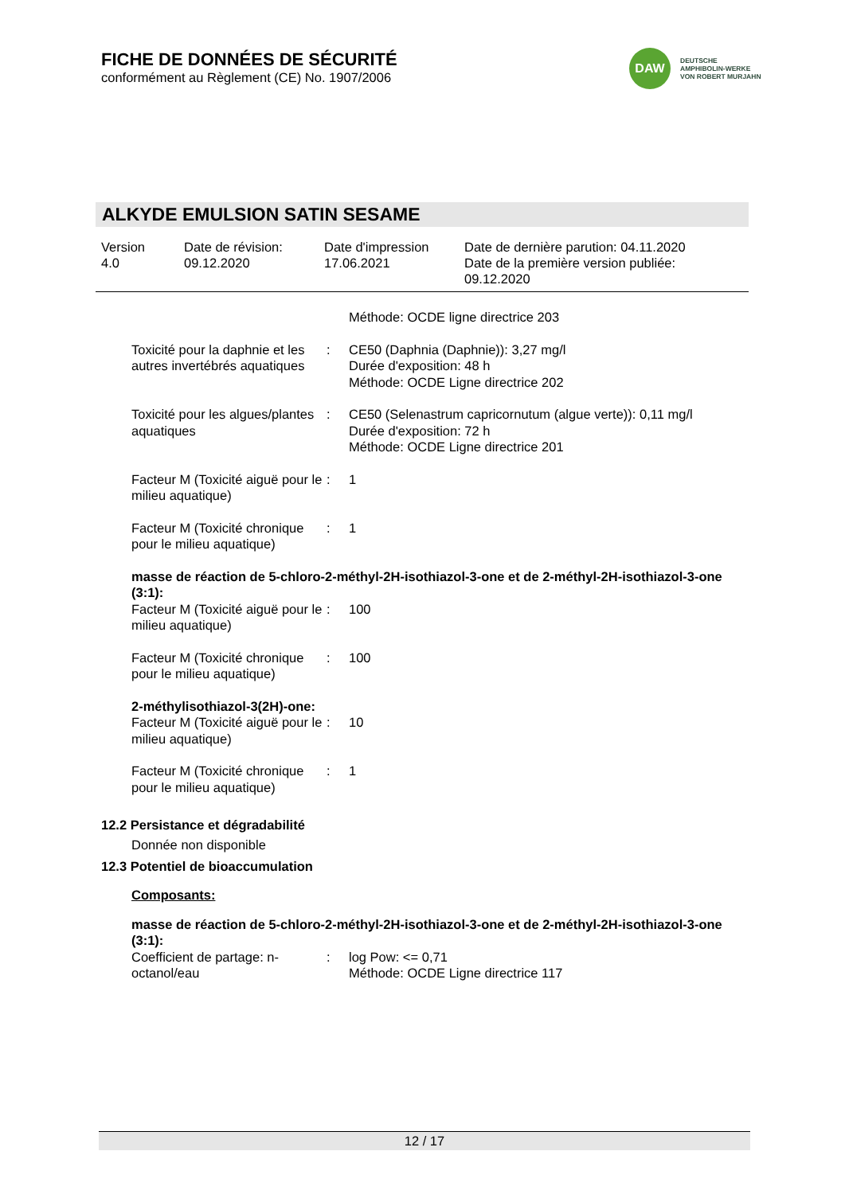FICHE DE DONNÉES DE SÉCURITÉ
conformément au Règlement (CE) No. 1907/2006
DAW
DEUTSCHE
AMPHIBOLIN-WERKE
VON ROBERT MURJAHN
ALKYDE EMULSION SATIN SESAME
| Version 4.0 | Date de révision: 09.12.2020 | Date d'impression 17.06.2021 | Date de dernière parution: 04.11.2020 Date de la première version publiée: 09.12.2020 |
| | | Méthode: OCDE ligne directrice 203 |
| Toxicité pour la daphnie et les autres invertébrés aquatiques | : | CE50 (Daphnia (Daphnie)): 3,27 mg/l Durée d'exposition: 48 h Méthode: OCDE Ligne directrice 202 |
| Toxicité pour les algues/plantes aquatiques | : | CE50 (Selenastrum capricornutum (algue verte)): 0,11 mg/l Durée d'exposition: 72 h Méthode: OCDE Ligne directrice 201 |
| Facteur M (Toxicité aiguë pour le milieu aquatique) | : | 1 |
| Facteur M (Toxicité chronique pour le milieu aquatique) | : | 1 |
masse de réaction de 5-chloro-2-méthyl-2H-isothiazol-3-one et de 2-méthyl-2H-isothiazol-3-one (3:1):
| Facteur M (Toxicité aiguë pour le milieu aquatique) | : | 100 |
| Facteur M (Toxicité chronique pour le milieu aquatique) | : | 100 |
2-méthylisothiazol-3(2H)-one:
| Facteur M (Toxicité aiguë pour le milieu aquatique) | : | 10 |
| Facteur M (Toxicité chronique pour le milieu aquatique) | : | 1 |
12.2 Persistance et dégradabilité
Donnée non disponible
12.3 Potentiel de bioaccumulation
Composants:
masse de réaction de 5-chloro-2-méthyl-2H-isothiazol-3-one et de 2-méthyl-2H-isothiazol-3-one (3:1):
| Coefficient de partage: n-octanol/eau | : | log Pow: <= 0,71 Méthode: OCDE Ligne directrice 117 |
12 / 17